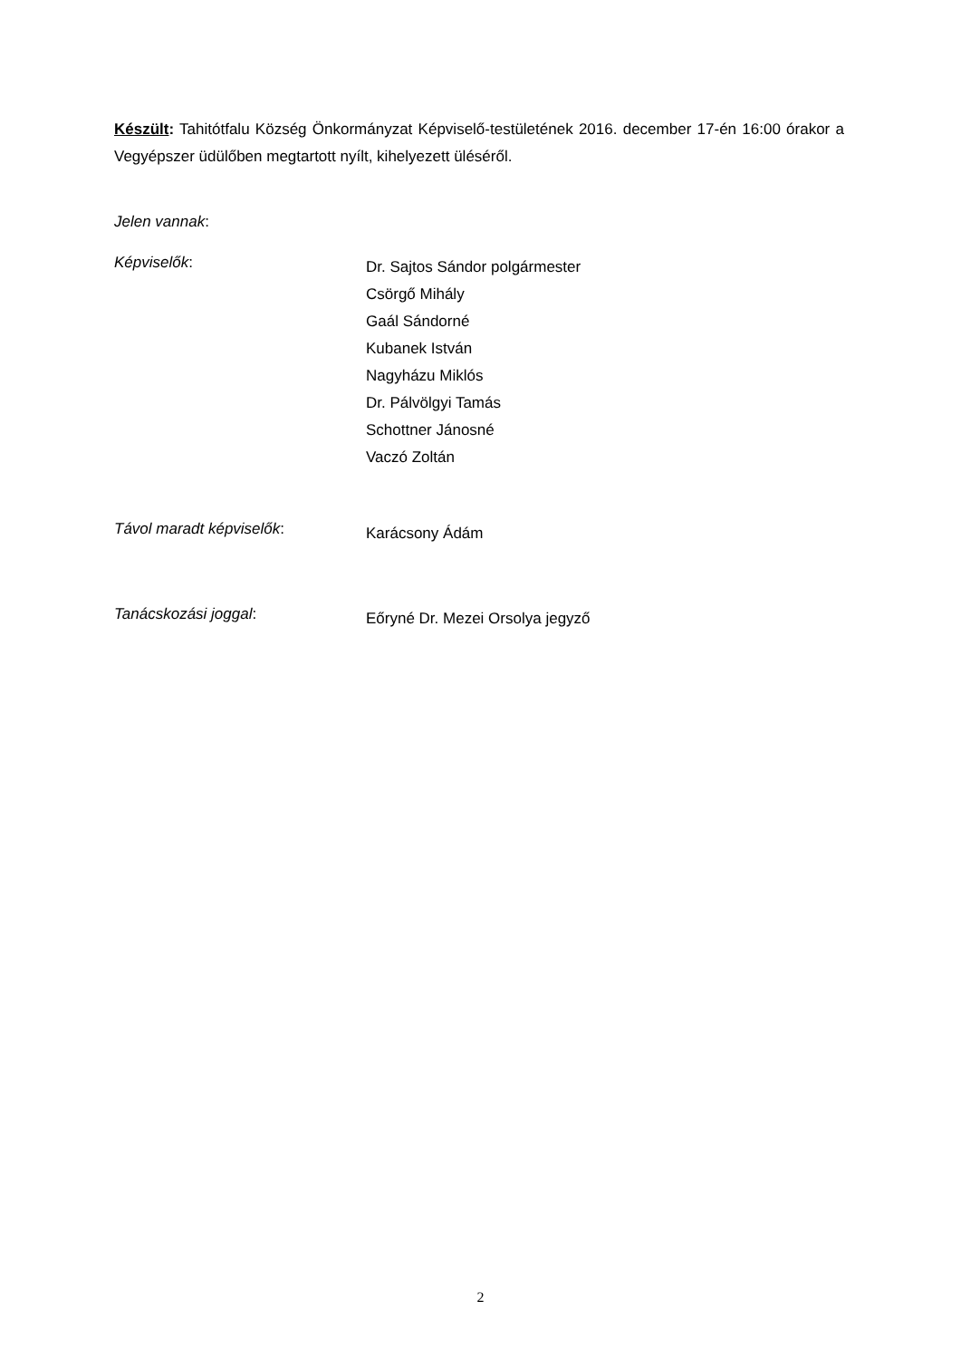Készült: Tahitótfalu Község Önkormányzat Képviselő-testületének 2016. december 17-én 16:00 órakor a Vegyépszer üdülőben megtartott nyílt, kihelyezett üléséről.
Jelen vannak:
Képviselők:
Dr. Sajtos Sándor polgármester
Csörgő Mihály
Gaál Sándorné
Kubanek István
Nagyházu Miklós
Dr. Pálvölgyi Tamás
Schottner Jánosné
Vaczó Zoltán
Távol maradt képviselők:
Karácsony Ádám
Tanácskozási joggal:
Eőryné Dr. Mezei Orsolya jegyző
2